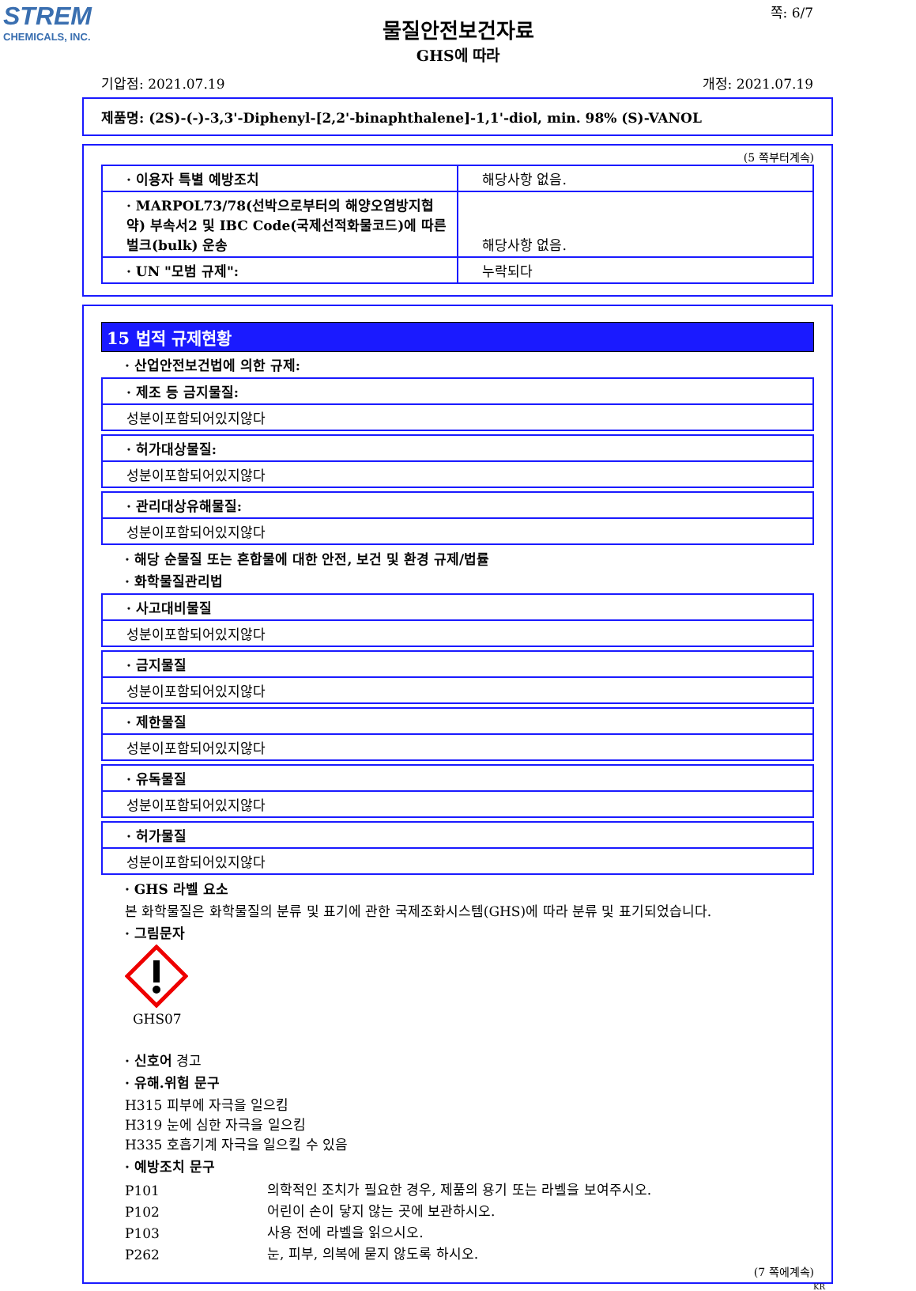STREM
CHEMICALS, INC.
쪽: 6/7
물질안전보건자료
GHS에 따라
기압점: 2021.07.19 개정: 2021.07.19
제품명: (2S)-(-)-3,3'-Diphenyl-[2,2'-binaphthalene]-1,1'-diol, min. 98% (S)-VANOL
(5 쪽부터계속)
| · 이용자 특별 예방조치 | 해당사항 없음. |
| · MARPOL73/78(선박으로부터의 해양오염방지협약) 부속서2 및 IBC Code(국제선적화물코드)에 따른 벌크(bulk) 운송 | 해당사항 없음. |
| · UN "모범 규제": | 누락되다 |
15 법적 규제현황
· 산업안전보건법에 의한 규제:
· 제조 등 금지물질:
성분이포함되어있지않다
· 허가대상물질:
성분이포함되어있지않다
· 관리대상유해물질:
성분이포함되어있지않다
· 해당 순물질 또는 혼합물에 대한 안전, 보건 및 환경 규제/법률
· 화학물질관리법
· 사고대비물질
성분이포함되어있지않다
· 금지물질
성분이포함되어있지않다
· 제한물질
성분이포함되어있지않다
· 유독물질
성분이포함되어있지않다
· 허가물질
성분이포함되어있지않다
· GHS 라벨 요소
본 화학물질은 화학물질의 분류 및 표기에 관한 국제조화시스템(GHS)에 따라 분류 및 표기되었습니다.
· 그림문자
GHS07
· 신호어 경고
· 유해.위험 문구
H315 피부에 자극을 일으킴
H319 눈에 심한 자극을 일으킴
H335 호흡기계 자극을 일으킬 수 있음
· 예방조치 문구
| P101 | 의학적인 조치가 필요한 경우, 제품의 용기 또는 라벨을 보여주시오. |
| P102 | 어린이 손이 닿지 않는 곳에 보관하시오. |
| P103 | 사용 전에 라벨을 읽으시오. |
| P262 | 눈, 피부, 의복에 묻지 않도록 하시오. |
(7 쪽에계속)
KR